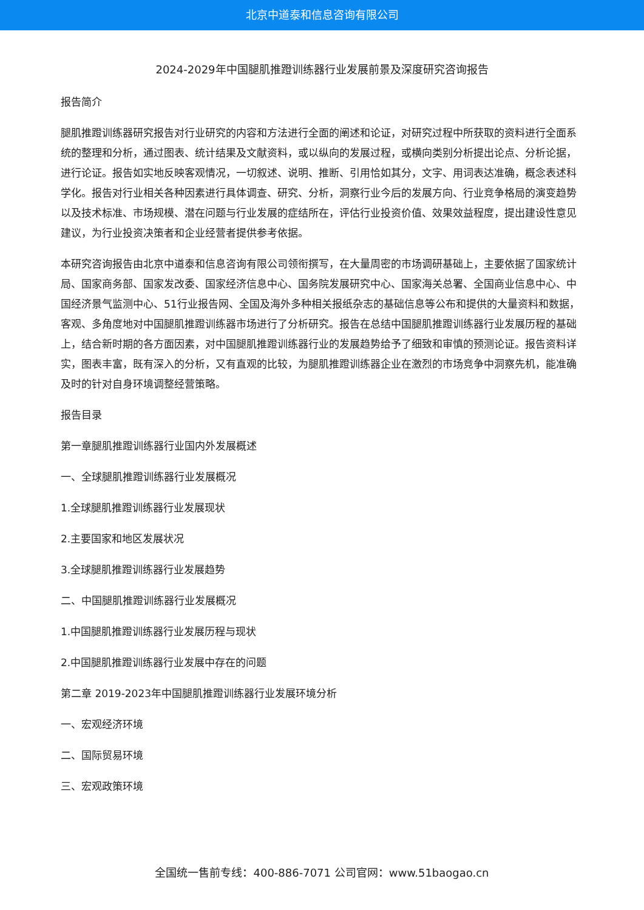北京中道泰和信息咨询有限公司
2024-2029年中国腿肌推蹬训练器行业发展前景及深度研究咨询报告
报告简介
腿肌推蹬训练器研究报告对行业研究的内容和方法进行全面的阐述和论证，对研究过程中所获取的资料进行全面系统的整理和分析，通过图表、统计结果及文献资料，或以纵向的发展过程，或横向类别分析提出论点、分析论据，进行论证。报告如实地反映客观情况，一切叙述、说明、推断、引用恰如其分，文字、用词表达准确，概念表述科学化。报告对行业相关各种因素进行具体调查、研究、分析，洞察行业今后的发展方向、行业竞争格局的演变趋势以及技术标准、市场规模、潜在问题与行业发展的症结所在，评估行业投资价值、效果效益程度，提出建设性意见建议，为行业投资决策者和企业经营者提供参考依据。
本研究咨询报告由北京中道泰和信息咨询有限公司领衔撰写，在大量周密的市场调研基础上，主要依据了国家统计局、国家商务部、国家发改委、国家经济信息中心、国务院发展研究中心、国家海关总署、全国商业信息中心、中国经济景气监测中心、51行业报告网、全国及海外多种相关报纸杂志的基础信息等公布和提供的大量资料和数据，客观、多角度地对中国腿肌推蹬训练器市场进行了分析研究。报告在总结中国腿肌推蹬训练器行业发展历程的基础上，结合新时期的各方面因素，对中国腿肌推蹬训练器行业的发展趋势给予了细致和审慎的预测论证。报告资料详实，图表丰富，既有深入的分析，又有直观的比较，为腿肌推蹬训练器企业在激烈的市场竞争中洞察先机，能准确及时的针对自身环境调整经营策略。
报告目录
第一章腿肌推蹬训练器行业国内外发展概述
一、全球腿肌推蹬训练器行业发展概况
1.全球腿肌推蹬训练器行业发展现状
2.主要国家和地区发展状况
3.全球腿肌推蹬训练器行业发展趋势
二、中国腿肌推蹬训练器行业发展概况
1.中国腿肌推蹬训练器行业发展历程与现状
2.中国腿肌推蹬训练器行业发展中存在的问题
第二章 2019-2023年中国腿肌推蹬训练器行业发展环境分析
一、宏观经济环境
二、国际贸易环境
三、宏观政策环境
全国统一售前专线：400-886-7071 公司官网：www.51baogao.cn